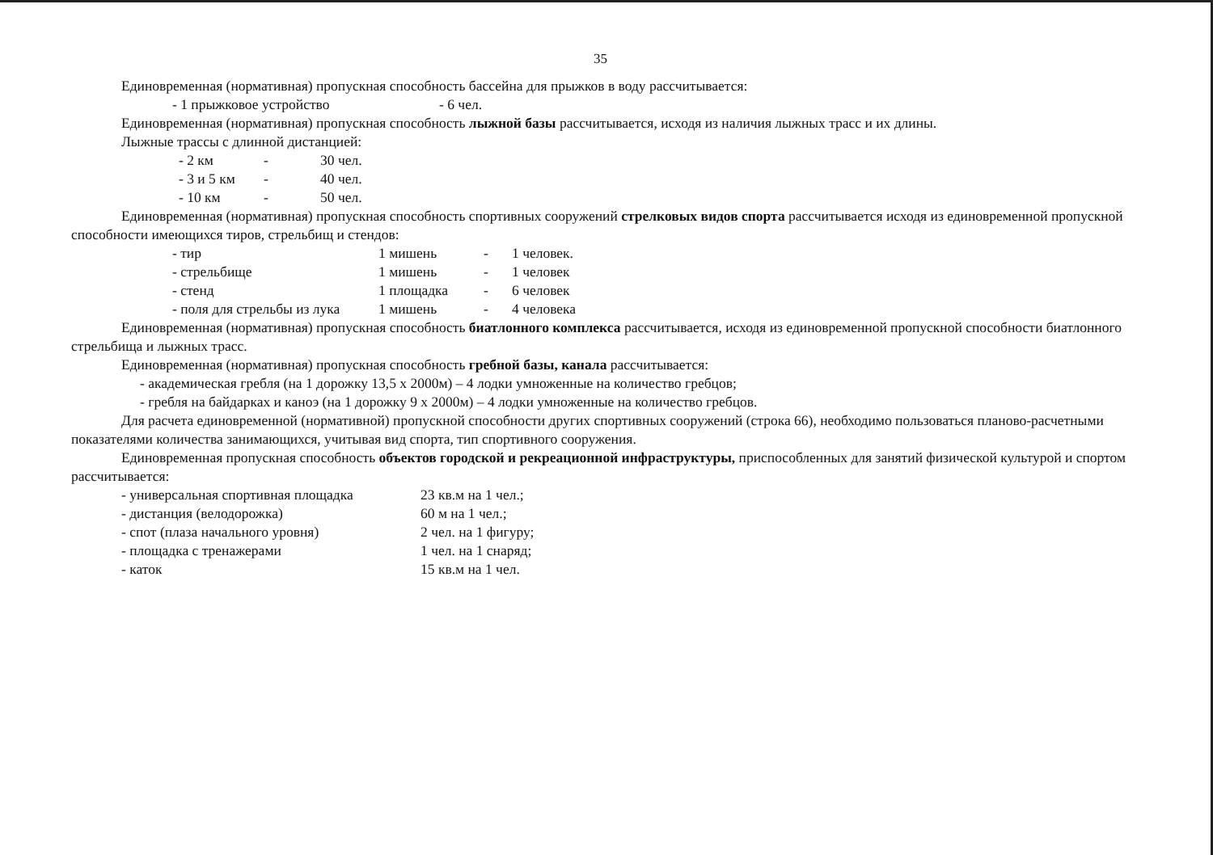35
Единовременная (нормативная) пропускная способность бассейна для прыжков в воду рассчитывается:
| - 1 прыжковое устройство | - 6 чел. |
Единовременная (нормативная) пропускная способность лыжной базы рассчитывается, исходя из наличия лыжных трасс и их длины.
Лыжные трассы с длинной дистанцией:
| - 2 км | - | 30 чел. |
| - 3 и 5 км | - | 40 чел. |
| - 10 км | - | 50 чел. |
Единовременная (нормативная) пропускная способность спортивных сооружений стрелковых видов спорта рассчитывается исходя из единовременной пропускной способности имеющихся тиров, стрельбищ и стендов:
| - тир | 1 мишень | - | 1 человек. |
| - стрельбище | 1 мишень | - | 1 человек |
| - стенд | 1 площадка | - | 6 человек |
| - поля для стрельбы из лука | 1 мишень | - | 4 человека |
Единовременная (нормативная) пропускная способность биатлонного комплекса рассчитывается, исходя из единовременной пропускной способности биатлонного стрельбища и лыжных трасс.
Единовременная (нормативная) пропускная способность гребной базы, канала рассчитывается:
- академическая гребля (на 1 дорожку 13,5 х 2000м) – 4 лодки умноженные на количество гребцов;
- гребля на байдарках и каноэ (на 1 дорожку 9 х 2000м) – 4 лодки умноженные на количество гребцов.
Для расчета единовременной (нормативной) пропускной способности других спортивных сооружений (строка 66), необходимо пользоваться планово-расчетными показателями количества занимающихся, учитывая вид спорта, тип спортивного сооружения.
Единовременная пропускная способность объектов городской и рекреационной инфраструктуры, приспособленных для занятий физической культурой и спортом рассчитывается:
| - универсальная спортивная площадка | 23 кв.м на 1 чел.; |
| - дистанция (велодорожка) | 60 м на 1 чел.; |
| - спот (плаза начального уровня) | 2 чел. на 1 фигуру; |
| - площадка с тренажерами | 1 чел. на 1 снаряд; |
| - каток | 15 кв.м на 1 чел. |